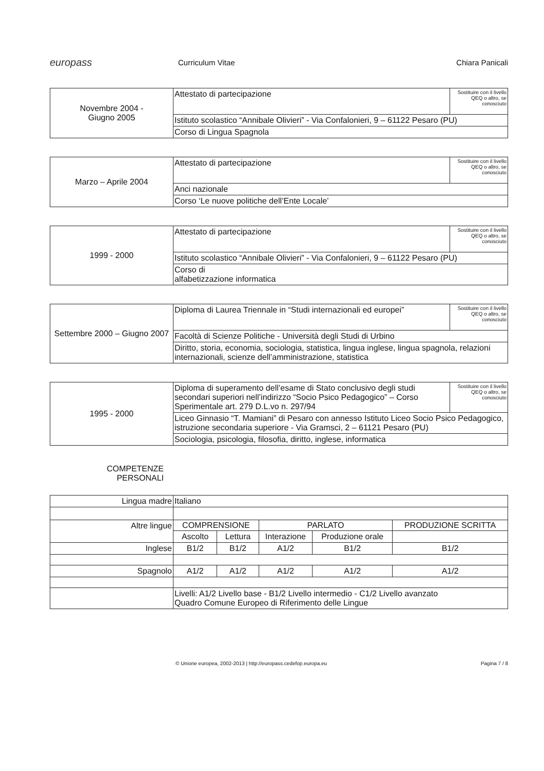europass
Curriculum Vitae Chiara Panicali
| Novembre 2004 - Giugno 2005 | Attestato di partecipazione | Sostituire con il livello QEQ o altro, se conosciuto |
| | Istituto scolastico “Annibale Olivieri” - Via Confalonieri, 9 – 61122 Pesaro (PU) | |
| | Corso di Lingua Spagnola | |
| Marzo – Aprile 2004 | Attestato di partecipazione | Sostituire con il livello QEQ o altro, se conosciuto |
| | Anci nazionale | |
| | Corso ‘Le nuove politiche dell’Ente Locale’ | |
| 1999 - 2000 | Attestato di partecipazione | Sostituire con il livello QEQ o altro, se conosciuto |
| | Istituto scolastico “Annibale Olivieri” - Via Confalonieri, 9 – 61122 Pesaro (PU) | |
| | Corso di alfabetizzazione informatica | |
| Settembre 2000 – Giugno 2007 | Diploma di Laurea Triennale in “Studi internazionali ed europei” | Sostituire con il livello QEQ o altro, se conosciuto |
| | Facoltà di Scienze Politiche - Università degli Studi di Urbino | |
| | Diritto, storia, economia, sociologia, statistica, lingua inglese, lingua spagnola, relazioni internazionali, scienze dell’amministrazione, statistica | |
| 1995 - 2000 | Diploma di superamento dell’esame di Stato conclusivo degli studi secondari superiori nell’indirizzo “Socio Psico Pedagogico” – Corso Sperimentale art. 279 D.L.vo n. 297/94 | Sostituire con il livello QEQ o altro, se conosciuto |
| | Liceo Ginnasio “T. Mamiani” di Pesaro con annesso Istituto Liceo Socio Psico Pedagogico, istruzione secondaria superiore - Via Gramsci, 2 – 61121 Pesaro (PU) | |
| | Sociologia, psicologia, filosofia, diritto, inglese, informatica | |
COMPETENZE
PERSONALI
| Lingua madre | Italiano | | | | |
| Altre lingue | COMPRENSIONE | | PARLATO | | PRODUZIONE SCRITTA |
| | Ascolto | Lettura | Interazione | Produzione orale | |
| Inglese | B1/2 | B1/2 | A1/2 | B1/2 | B1/2 |
| Spagnolo | A1/2 | A1/2 | A1/2 | A1/2 | A1/2 |
| | Livelli: A1/2 Livello base - B1/2 Livello intermedio - C1/2 Livello avanzato Quadro Comune Europeo di Riferimento delle Lingue | | | | |
© Unione europea, 2002-2013 | http://europass.cedefop.europa.eu
Pagina 7 / 8